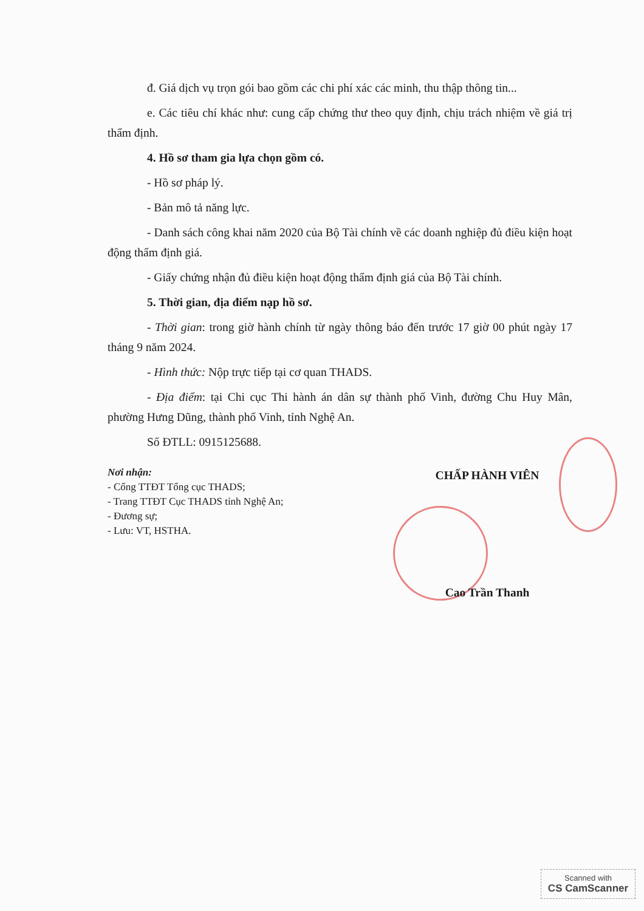đ. Giá dịch vụ trọn gói bao gồm các chi phí xác các minh, thu thập thông tin...
e. Các tiêu chí khác như: cung cấp chứng thư theo quy định, chịu trách nhiệm về giá trị thẩm định.
4. Hồ sơ tham gia lựa chọn gồm có.
- Hồ sơ pháp lý.
- Bản mô tả năng lực.
- Danh sách công khai năm 2020 của Bộ Tài chính về các doanh nghiệp đủ điều kiện hoạt động thẩm định giá.
- Giấy chứng nhận đủ điều kiện hoạt động thẩm định giá của Bộ Tài chính.
5. Thời gian, địa điểm nạp hồ sơ.
- Thời gian: trong giờ hành chính từ ngày thông báo đến trước 17 giờ 00 phút ngày 17 tháng 9 năm 2024.
- Hình thức: Nộp trực tiếp tại cơ quan THADS.
- Địa điểm: tại Chi cục Thi hành án dân sự thành phố Vinh, đường Chu Huy Mân, phường Hưng Dũng, thành phố Vinh, tỉnh Nghệ An.
Số ĐTLL: 0915125688.
Nơi nhận:
- Cổng TTĐT Tổng cục THADS;
- Trang TTĐT Cục THADS tỉnh Nghệ An;
- Đương sự;
- Lưu: VT, HSTHA.
CHẤP HÀNH VIÊN
Cao Trần Thanh
Scanned with
CS CamScanner